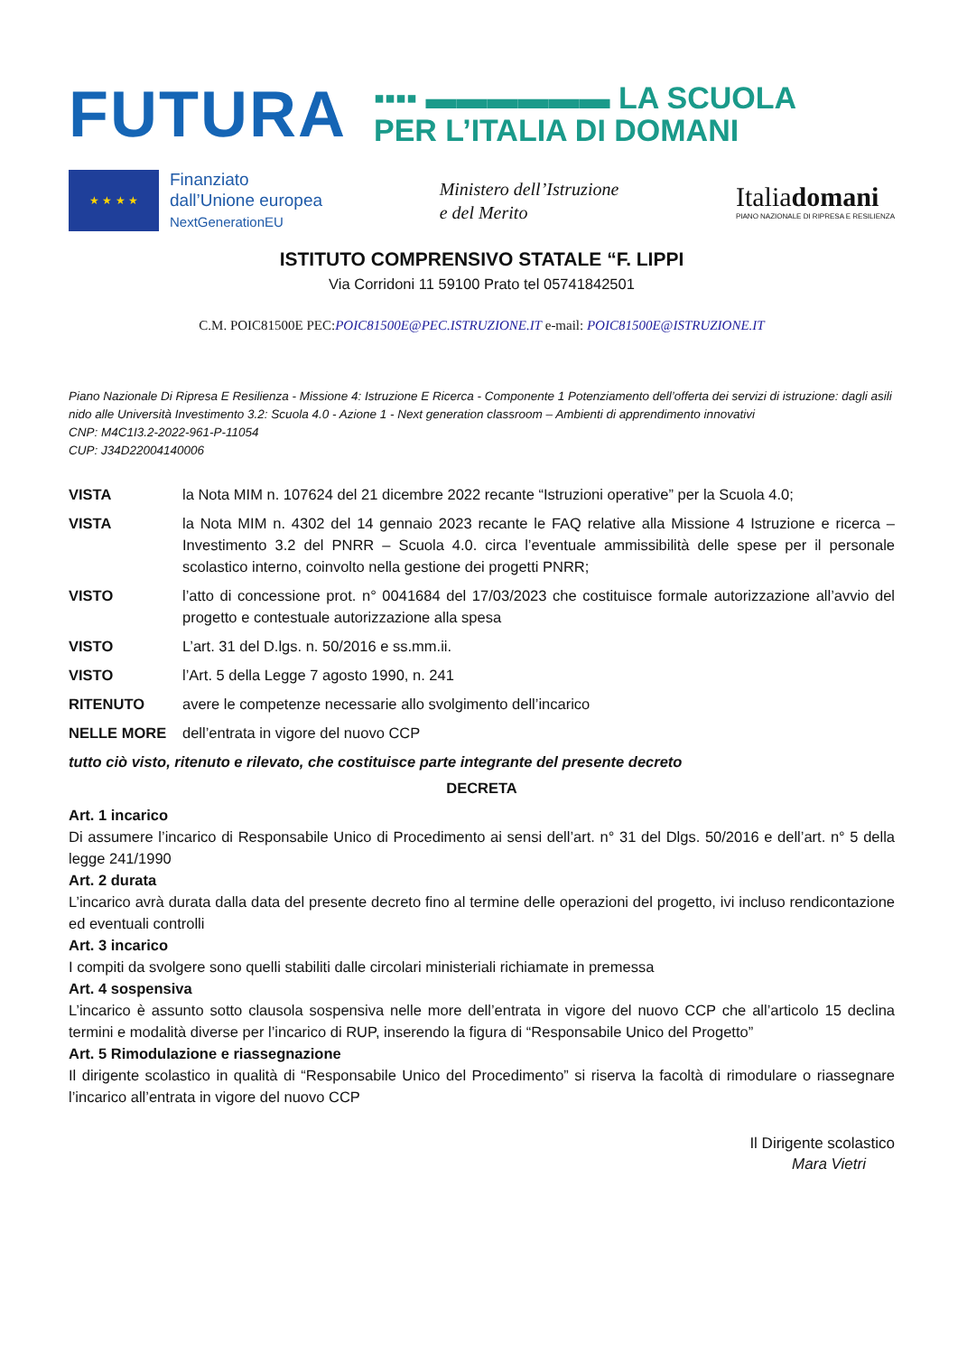FUTURA
▪▪▪▪ ▬▬▬▬▬▬ LA SCUOLA
PER L’ITALIA DI DOMANI
★ ★ ★ ★
Finanziato
dall’Unione europea
NextGenerationEU
Ministero dell’Istruzione
e del Merito
Italiadomani
PIANO NAZIONALE DI RIPRESA E RESILIENZA
ISTITUTO COMPRENSIVO STATALE “F. LIPPI
Via Corridoni 11 59100 Prato tel 05741842501
C.M. POIC81500E PEC:POIC81500E@PEC.ISTRUZIONE.IT e-mail: POIC81500E@ISTRUZIONE.IT
Piano Nazionale Di Ripresa E Resilienza - Missione 4: Istruzione E Ricerca - Componente 1 Potenziamento dell’offerta dei servizi di istruzione: dagli asili nido alle Università Investimento 3.2: Scuola 4.0 - Azione 1 - Next generation classroom – Ambienti di apprendimento innovativi
CNP: M4C1I3.2-2022-961-P-11054
CUP: J34D22004140006
VISTA la Nota MIM n. 107624 del 21 dicembre 2022 recante “Istruzioni operative” per la Scuola 4.0;
VISTA la Nota MIM n. 4302 del 14 gennaio 2023 recante le FAQ relative alla Missione 4 Istruzione e ricerca – Investimento 3.2 del PNRR – Scuola 4.0. circa l’eventuale ammissibilità delle spese per il personale scolastico interno, coinvolto nella gestione dei progetti PNRR;
VISTO l’atto di concessione prot. n° 0041684 del 17/03/2023 che costituisce formale autorizzazione all’avvio del progetto e contestuale autorizzazione alla spesa
VISTO L’art. 31 del D.lgs. n. 50/2016 e ss.mm.ii.
VISTO l’Art. 5 della Legge 7 agosto 1990, n. 241
RITENUTO avere le competenze necessarie allo svolgimento dell’incarico
NELLE MORE dell’entrata in vigore del nuovo CCP
tutto ciò visto, ritenuto e rilevato, che costituisce parte integrante del presente decreto
DECRETA
Art. 1 incarico
Di assumere l’incarico di Responsabile Unico di Procedimento ai sensi dell’art. n° 31 del Dlgs. 50/2016 e dell’art. n° 5 della legge 241/1990
Art. 2 durata
L’incarico avrà durata dalla data del presente decreto fino al termine delle operazioni del progetto, ivi incluso rendicontazione ed eventuali controlli
Art. 3 incarico
I compiti da svolgere sono quelli stabiliti dalle circolari ministeriali richiamate in premessa
Art. 4 sospensiva
L’incarico è assunto sotto clausola sospensiva nelle more dell’entrata in vigore del nuovo CCP che all’articolo 15 declina termini e modalità diverse per l’incarico di RUP, inserendo la figura di “Responsabile Unico del Progetto”
Art. 5 Rimodulazione e riassegnazione
Il dirigente scolastico in qualità di “Responsabile Unico del Procedimento” si riserva la facoltà di rimodulare o riassegnare l’incarico all’entrata in vigore del nuovo CCP
Il Dirigente scolastico
Mara Vietri